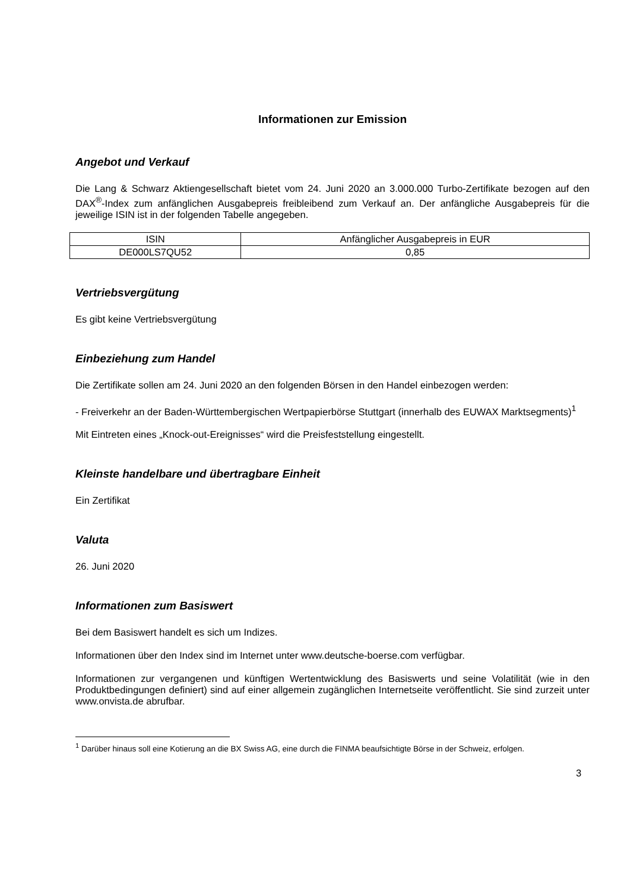Informationen zur Emission
Angebot und Verkauf
Die Lang & Schwarz Aktiengesellschaft bietet vom 24. Juni 2020 an 3.000.000 Turbo-Zertifikate bezogen auf den DAX<sup>®</sup>-Index zum anfänglichen Ausgabepreis freibleibend zum Verkauf an. Der anfängliche Ausgabepreis für die jeweilige ISIN ist in der folgenden Tabelle angegeben.
| ISIN | Anfänglicher Ausgabepreis in EUR |
| --- | --- |
| DE000LS7QU52 | 0,85 |
Vertriebsvergütung
Es gibt keine Vertriebsvergütung
Einbeziehung zum Handel
Die Zertifikate sollen am 24. Juni 2020 an den folgenden Börsen in den Handel einbezogen werden:
- Freiverkehr an der Baden-Württembergischen Wertpapierbörse Stuttgart (innerhalb des EUWAX Marktsegments)<sup>1</sup>
Mit Eintreten eines „Knock-out-Ereignisses“ wird die Preisfeststellung eingestellt.
Kleinste handelbare und übertragbare Einheit
Ein Zertifikat
Valuta
26. Juni 2020
Informationen zum Basiswert
Bei dem Basiswert handelt es sich um Indizes.
Informationen über den Index sind im Internet unter www.deutsche-boerse.com verfügbar.
Informationen zur vergangenen und künftigen Wertentwicklung des Basiswerts und seine Volatilität (wie in den Produktbedingungen definiert) sind auf einer allgemein zugänglichen Internetseite veröffentlicht. Sie sind zurzeit unter www.onvista.de abrufbar.
<sup>1</sup> Darüber hinaus soll eine Kotierung an die BX Swiss AG, eine durch die FINMA beaufsichtigte Börse in der Schweiz, erfolgen.
3